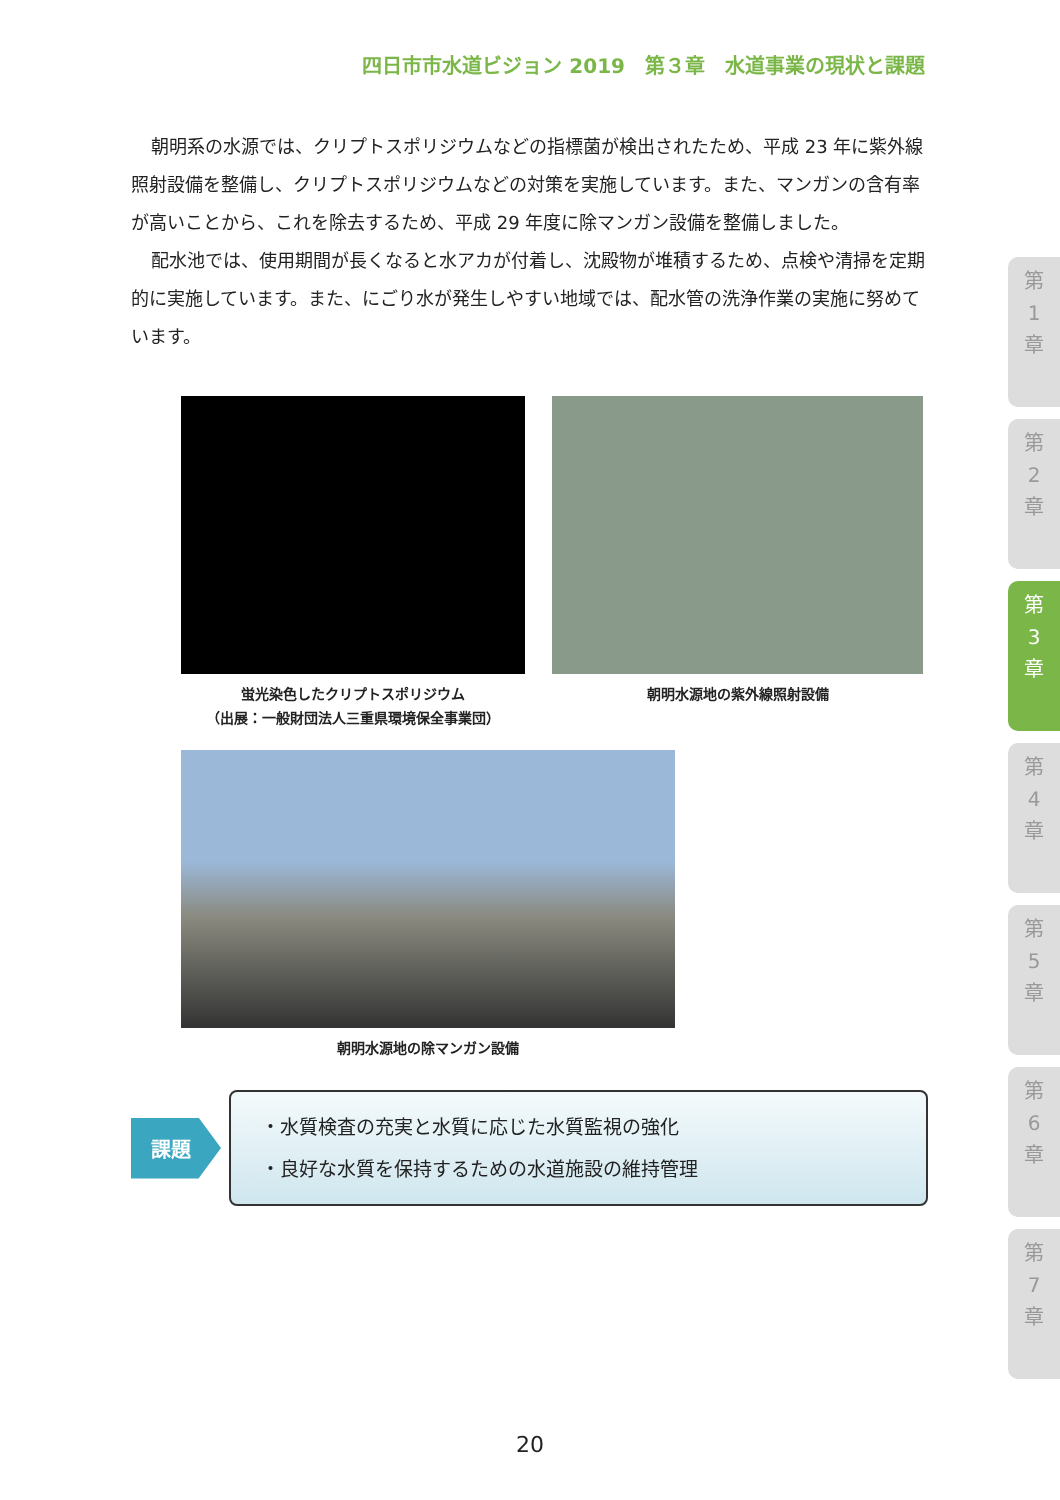四日市市水道ビジョン 2019　第３章　水道事業の現状と課題
朝明系の水源では、クリプトスポリジウムなどの指標菌が検出されたため、平成 23 年に紫外線照射設備を整備し、クリプトスポリジウムなどの対策を実施しています。また、マンガンの含有率が高いことから、これを除去するため、平成 29 年度に除マンガン設備を整備しました。
配水池では、使用期間が長くなると水アカが付着し、沈殿物が堆積するため、点検や清掃を定期的に実施しています。また、にごり水が発生しやすい地域では、配水管の洗浄作業の実施に努めています。
蛍光染色したクリプトスポリジウム
（出展：一般財団法人三重県環境保全事業団）
朝明水源地の紫外線照射設備
朝明水源地の除マンガン設備
課題
・水質検査の充実と水質に応じた水質監視の強化
・良好な水質を保持するための水道施設の維持管理
第
1
章
第
2
章
第
3
章
第
4
章
第
5
章
第
6
章
第
7
章
20